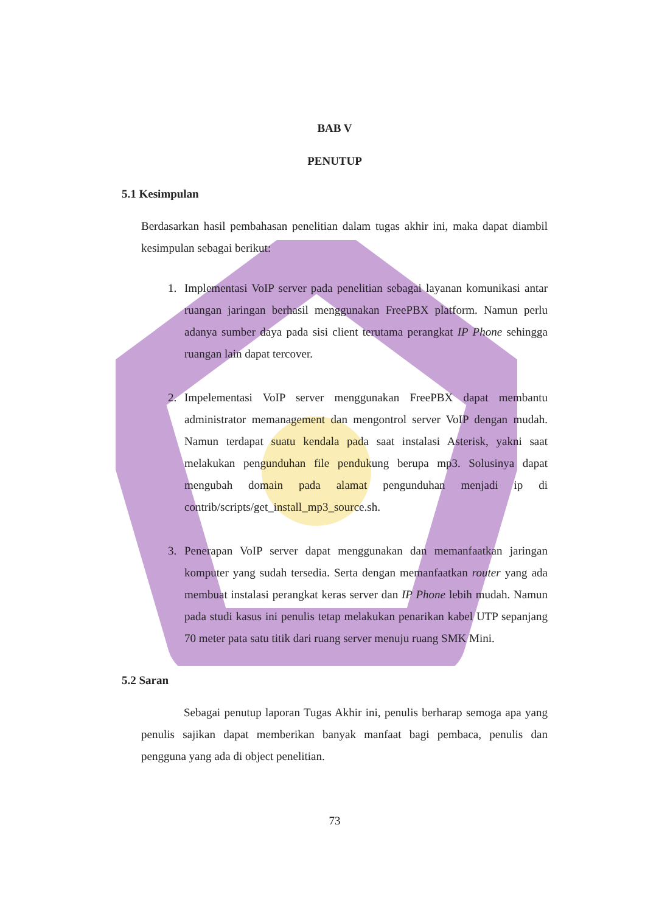BAB V
PENUTUP
5.1 Kesimpulan
Berdasarkan hasil pembahasan penelitian dalam tugas akhir ini, maka dapat diambil kesimpulan sebagai berikut:
1. Implementasi VoIP server pada penelitian sebagai layanan komunikasi antar ruangan jaringan berhasil menggunakan FreePBX platform. Namun perlu adanya sumber daya pada sisi client terutama perangkat IP Phone sehingga ruangan lain dapat tercover.
2. Impelementasi VoIP server menggunakan FreePBX dapat membantu administrator memanagement dan mengontrol server VoIP dengan mudah. Namun terdapat suatu kendala pada saat instalasi Asterisk, yakni saat melakukan pengunduhan file pendukung berupa mp3. Solusinya dapat mengubah domain pada alamat pengunduhan menjadi ip di contrib/scripts/get_install_mp3_source.sh.
3. Penerapan VoIP server dapat menggunakan dan memanfaatkan jaringan komputer yang sudah tersedia. Serta dengan memanfaatkan router yang ada membuat instalasi perangkat keras server dan IP Phone lebih mudah. Namun pada studi kasus ini penulis tetap melakukan penarikan kabel UTP sepanjang 70 meter pata satu titik dari ruang server menuju ruang SMK Mini.
5.2 Saran
Sebagai penutup laporan Tugas Akhir ini, penulis berharap semoga apa yang penulis sajikan dapat memberikan banyak manfaat bagi pembaca, penulis dan pengguna yang ada di object penelitian.
73